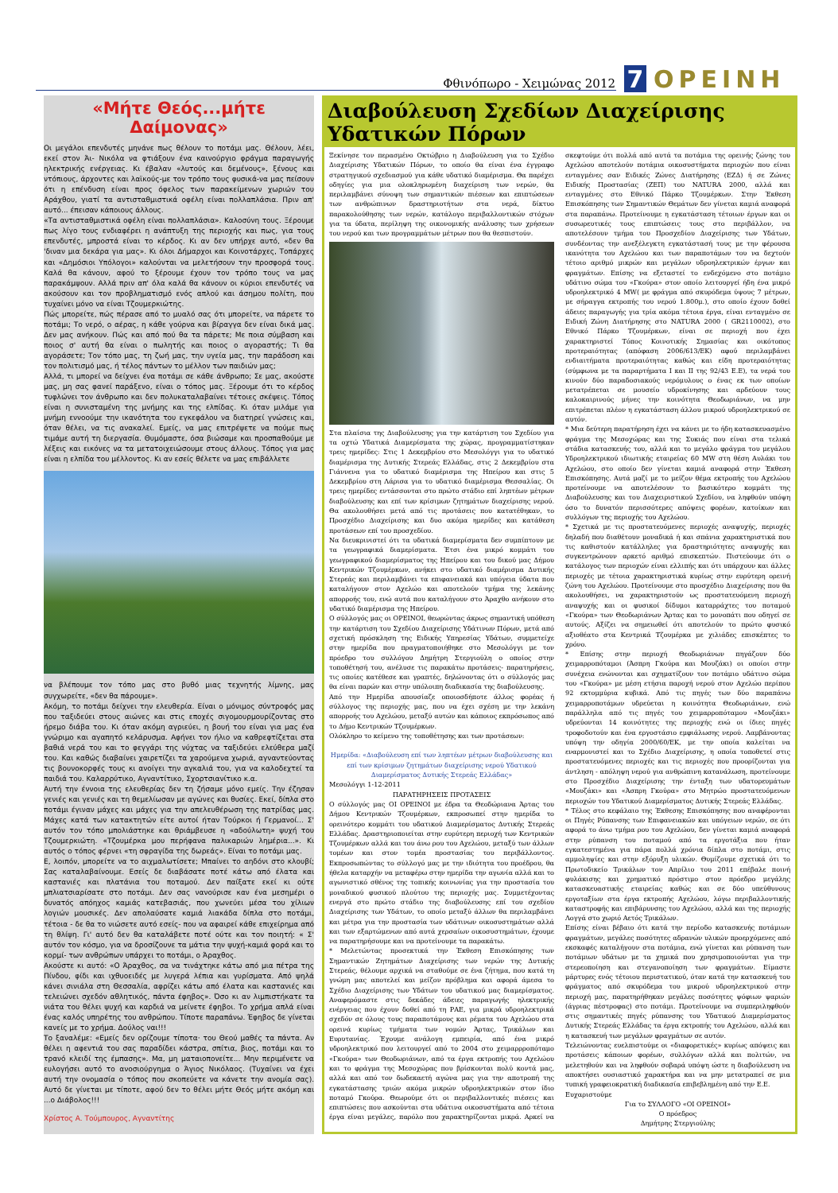Φθινόπωρο - Χειμώνας 2012 7 ΟΡΕΙΝΗ
«Μήτε Θεός...μήτε Δαίμονας»
Οι μεγάλοι επενδυτές μηνάνε πως θέλουν το ποτάμι μας. Θέλουν, λέει, εκεί στον Άι- Νικόλα να φτιάξουν ένα καινούργιο φράγμα παραγωγής ηλεκτρικής ενέργειας. Κι έβαλαν «λυτούς και δεμένους», ξένους και ντόπιους, άρχοντες και λαϊκούς-με τον τρόπο τους φυσικά-να μας πείσουν ότι η επένδυση είναι προς όφελος των παρακείμενων χωριών του Αράχθου, γιατί τα αντισταθμιστικά οφέλη είναι πολλαπλάσια. Πριν απ' αυτό... έπεισαν κάποιους άλλους.
«Τα αντισταθμιστικά οφέλη είναι πολλαπλάσια». Καλοσύνη τους. Ξέρουμε πως λίγο τους ενδιαφέρει η ανάπτυξη της περιοχής και πως, για τους επενδυτές, μπροστά είναι το κέρδος. Κι αν δεν υπήρχε αυτό, «δεν θα 'διναν μια δεκάρα για μας». Κι όλοι Δήμαρχοι και Κοινοτάρχες, Τοπάρχες και «Δημόσιοι Υπόλογοι» καλούνται να μελετήσουν την προσφορά τους. Καλά θα κάνουν, αφού το ξέρουμε έχουν τον τρόπο τους να μας παρακάμψουν. Αλλά πριν απ' όλα καλά θα κάνουν οι κύριοι επενδυτές να ακούσουν και τον προβληματισμό ενός απλού και άσημου πολίτη, που τυχαίνει μόνο να είναι Τζουμερκιώτης.
Πώς μπορείτε, πώς πέρασε από το μυαλό σας ότι μπορείτε, να πάρετε το ποτάμι; Το νερό, ο αέρας, η κάθε γούρνα και βίραγγα δεν είναι δικά μας. Δεν μας ανήκουν. Πώς και από πού θα τα πάρετε; Με ποια σύμβαση και ποιος σ' αυτή θα είναι ο πωλητής και ποιος ο αγοραστής; Τι θα αγοράσετε; Τον τόπο μας, τη ζωή μας, την υγεία μας, την παράδοση και τον πολιτισμό μας, ή τέλος πάντων το μέλλον των παιδιών μας;
Αλλά, τι μπορεί να δείχνει ένα ποτάμι σε κάθε άνθρωπο; Σε μας, ακούστε μας, μη σας φανεί παράξενο, είναι ο τόπος μας. Ξέρουμε ότι το κέρδος τυφλώνει τον άνθρωπο και δεν πολυκαταλαβαίνει τέτοιες σκέψεις. Τόπος είναι η συνισταμένη της μνήμης και της ελπίδας. Κι όταν μιλάμε για μνήμη εννοούμε την ικανότητα του εγκεφάλου να διατηρεί γνώσεις και, όταν θέλει, να τις ανακαλεί. Εμείς, να μας επιτρέψετε να πούμε πως τιμάμε αυτή τη διεργασία. Θυμόμαστε, όσα βιώσαμε και προσπαθούμε με λέξεις και εικόνες να τα μετατοιχειώσουμε στους άλλους. Τόπος για μας είναι η ελπίδα του μέλλοντος. Κι αν εσείς θέλετε να μας επιβάλλετε
να βλέπουμε τον τόπο μας στο βυθό μιας τεχνητής λίμνης, μας συγχωρείτε, «δεν θα πάρουμε».
Ακόμη, το ποτάμι δείχνει την ελευθερία. Είναι ο μόνιμος σύντροφός μας που ταξιδεύει στους αιώνες και στις εποχές σιγομουρμουρίζοντας στο ήρεμο διάβα του. Κι όταν ακόμη αγριεύει, η βουή του είναι για μας ένα γνώριμο και αγαπητό κελάρυσμα. Αφήνει τον ήλιο να καθρεφτίζεται στα βαθιά νερά του και το φεγγάρι της νύχτας να ταξιδεύει ελεύθερα μαζί του. Και καθώς διαβαίνει χαιρετίζει τα χαρούμενα χωριά, αγναντεύοντας τις βουνοκορφές τους κι ανοίγει την αγκαλιά του, για να καλοδεχτεί τα παιδιά του. Καλαρρύτικο, Αγναντίτικο, Σχορτσιανίτικο κ.α.
Αυτή την έννοια της ελευθερίας δεν τη ζήσαμε μόνο εμείς. Την έζησαν γενιές και γενιές και τη θεμελίωσαν με αγώνες και θυσίες. Εκεί, δίπλα στο ποτάμι έγιναν μάχες και μάχες για την απελευθέρωση της πατρίδας μας. Μάχες κατά των κατακτητών είτε αυτοί ήταν Τούρκοι ή Γερμανοί... Σ' αυτόν τον τόπο μπολιάστηκε και θριάμβευσε η «αδούλωτη» ψυχή του Τζουμερκιώτη. «Τζουμέρκα μου περήφανα παλικαριών λημέρια...». Κι αυτός ο τόπος φέρνει «τη σφραγίδα της δωρεάς». Είναι το ποτάμι μας.
Ε, λοιπόν, μπορείτε να το αιχμαλωτίσετε; Μπαίνει το αηδόνι στο κλουβί; Σας καταλαβαίνουμε. Εσείς δε διαβάσατε ποτέ κάτω από έλατα και καστανιές και πλατάνια του ποταμού. Δεν παίξατε εκεί κι ούτε μπλιατσιαρίσατε στο ποτάμι. Δεν σας νανούρισε καν ένα μεσημέρι ο δυνατός απόηχος καμιάς κατεβασιάς, που χωνεύει μέσα του χίλιων λογιών μουσικές. Δεν απολαύσατε καμιά λιακάδα δίπλα στο ποτάμι, τέτοια - δε θα το νιώσετε αυτό εσείς- που να αφαιρεί κάθε επιχείρημα από τη θλίψη. Γι' αυτό δεν θα καταλάβετε ποτέ ούτε και τον ποιητή: « Σ' αυτόν τον κόσμο, για να δροσίζουνε τα μάτια την ψυχή-καμιά φορά και το κορμί- των ανθρώπων υπάρχει το ποτάμι, ο Άραχθος.
Ακούστε κι αυτό: «Ο Άραχθος, σα να τινάχτηκε κάτω από μια πέτρα της Πίνδου, φίδι και ιχθυοειδές με λυγερά λέπια και γυρίσματα. Από ψηλά κάνει σινιάλα στη Θεσσαλία, αφρίζει κάτω από έλατα και καστανιές και τελειώνει σχεδόν αθλητικός, πάντα έφηβος». Όσο κι αν λιμπιστήκατε τα νιάτα του θέλει ψυχή και καρδιά να μείνετε έφηβοι. Το χρήμα απλά είναι ένας καλός υπηρέτης του ανθρώπου. Τίποτε παραπάνω. Έφηβος δε γίνεται κανείς με το χρήμα. Δούλος ναι!!!
Το ξαναλέμε: «Εμείς δεν ορίζουμε τίποτα· του Θεού μαθές τα πάντα. Αν θέλει η αφεντιά του σας παραδίδει κάστρα, σπίτια, βιος, ποτάμι και το τρανό κλειδί της έμπασης». Μα, μη ματαιοπονείτε... Μην περιμένετε να ευλογήσει αυτό το ανοσιούργημα ο Άγιος Νικόλαος. (Τυχαίνει να έχει αυτή την ονομασία ο τόπος που σκοπεύετε να κάνετε την ανομία σας). Αυτό δε γίνεται με τίποτε, αφού δεν το θέλει μήτε Θεός μήτε ακόμη και ...ο Διάβολος!!!
Χρίστος Α. Τούμπουρος, Αγναντίτης
Διαβούλευση Σχεδίων Διαχείρισης Υδατικών Πόρων
Ξεκίνησε τον περασμένο Οκτώβριο η Διαβούλευση για το Σχέδιο Διαχείρισης Υδατικών Πόρων, το οποίο θα είναι ένα έγγραφο στρατηγικού σχεδιασμού για κάθε υδατικό διαμέρισμα. Θα παρέχει οδηγίες για μια ολοκληρωμένη διαχείριση των νερών, θα περιλαμβάνει σύνοψη των σημαντικών πιέσεων και επιπτώσεων των ανθρώπινων δραστηριοτήτων στα νερά, δίκτυο παρακολούθησης των νερών, κατάλογο περιβαλλοντικών στόχων για τα ύδατα, περίληψη της οικονομικής ανάλυσης των χρήσεων του νερού και των προγραμμάτων μέτρων που θα θεσπιστούν.
Στα πλαίσια της Διαβούλευσης για την κατάρτιση του Σχεδίου για τα οχτώ Υδατικά Διαμερίσματα της χώρας, προγραμματίστηκαν τρεις ημερίδες: Στις 1 Δεκεμβρίου στο Μεσολόγγι για το υδατικό διαμέρισμα της Δυτικής Στερεάς Ελλάδας, στις 2 Δεκεμβρίου στα Γιάννενα για το υδατικό διαμέρισμα της Ηπείρου και στις 5 Δεκεμβρίου στη Λάρισα για το υδατικό διαμέρισμα Θεσσαλίας. Οι τρεις ημερίδες εντάσσονται στο πρώτο στάδιο επί ληπτέων μέτρων διαβούλευσης και επί των κρίσιμων ζητημάτων διαχείρισης νερού. Θα ακολουθήσει μετά από τις προτάσεις που κατατέθηκαν, το Προσχέδιο Διαχείρισης και δυο ακόμα ημερίδες και κατάθεση προτάσεων επί του προσχεδίου.
Να διευκρινιστεί ότι τα υδατικά διαμερίσματα δεν συμπίπτουν με τα γεωγραφικά διαμερίσματα. Έτσι ένα μικρό κομμάτι του γεωγραφικού διαμερίσματος της Ηπείρου και του δικού μας Δήμου Κεντρικών Τζουμέρκων, ανήκει στο υδατικό διαμέρισμα Δυτικής Στερεάς και περιλαμβάνει τα επιφανειακά και υπόγεια ύδατα που καταλήγουν στον Αχελώο και αποτελούν τμήμα της λεκάνης απορροής του, ενώ αυτά που καταλήγουν στο Άραχθο ανήκουν στο υδατικό διαμέρισμα της Ηπείρου.
Ο σύλλογός μας οι ΟΡΕΙΝΟΙ, θεωρώντας άκρως σημαντική υπόθεση την κατάρτιση του Σχεδίου Διαχείρισης Υδάτινων Πόρων, μετά από σχετική πρόσκληση της Ειδικής Υπηρεσίας Υδάτων, συμμετείχε στην ημερίδα που πραγματοποιήθηκε στο Μεσολόγγι με τον πρόεδρο του συλλόγου Δημήτρη Στεργιούλη ο οποίος στην τοποθέτησή του, ανέλυσε τις παρακάτω προτάσεις- παρατηρήσεις, τις οποίες κατέθεσε και γραπτές, δηλώνοντας ότι ο σύλλογός μας θα είναι παρών και στην υπόλοιπη διαδικασία της διαβούλευσης.
Από την Ημερίδα απουσίαζε οποιοσδήποτε άλλος φορέας ή σύλλογος της περιοχής μας, που να έχει σχέση με την λεκάνη απορροής του Αχελώου, μεταξύ αυτών και κάποιος εκπρόσωπος από το Δήμο Κεντρικών Τζουμέρκων.
Ολόκληρο το κείμενο της τοποθέτησης και των προτάσεων:
Ημερίδα: «Διαβούλευση επί των ληπτέων μέτρων διαβούλευσης και επί των κρίσιμων ζητημάτων διαχείρισης νερού Υδατικού Διαμερίσματος Δυτικής Στερεάς Ελλάδας»
Μεσολόγγι 1-12-2011
ΠΑΡΑΤΗΡΗΣΕΙΣ ΠΡΟΤΑΣΕΙΣ
Ο σύλλογός μας ΟΙ ΟΡΕΙΝΟΙ με έδρα τα Θεοδώριανα Άρτας του Δήμου Κεντρικών Τζουμέρκων, εκπροσωπεί στην ημερίδα το ορεινότερο κομμάτι του υδατικού Διαμερίσματος Δυτικής Στερεάς Ελλάδας. Δραστηριοποιείται στην ευρύτερη περιοχή των Κεντρικών Τζουμέρκων αλλά και του άνω ρου του Αχελώου, μεταξύ των άλλων τομέων και στον τομέα προστασίας του περιβάλλοντος. Εκπροσωπώντας το σύλλογό μας με την ιδιότητα του προέδρου, θα ήθελα καταρχήν να μεταφέρω στην ημερίδα την αγωνία αλλά και το αγωνιστικό σθένος της τοπικής κοινωνίας για την προστασία του μοναδικού φυσικού πλούτου της περιοχής μας. Συμμετέχοντας ενεργά στο πρώτο στάδιο της διαβούλευσης επί του σχεδίου Διαχείρισης των Υδάτων, το οποίο μεταξύ άλλων θα περιλαμβάνει και μέτρα για την προστασία των υδάτινων οικοσυστημάτων αλλά και των εξαρτώμενων από αυτά χερσαίων οικοσυστημάτων, έχουμε να παρατηρήσουμε και να προτείνουμε τα παρακάτω.
* Μελετώντας προσεκτικά την Έκθεση Επισκόπησης των Σημαντικών Ζητημάτων Διαχείρισης των νερών της Δυτικής Στερεάς, θέλουμε αρχικά να σταθούμε σε ένα ζήτημα, που κατά τη γνώμη μας αποτελεί και μείζον πρόβλημα και αφορά άμεσα το Σχέδιο Διαχείρισης των Υδάτων του υδατικού μας διαμερίσματος. Αναφερόμαστε στις δεκάδες άδειες παραγωγής ηλεκτρικής ενέργειας που έχουν δοθεί από τη ΡΑΕ, για μικρά υδροηλεκτρικά σχεδόν σε όλους τους παραποτάμους και ρέματα του Αχελώου στα ορεινά κυρίως τμήματα των νομών Άρτας, Τρικάλων και Ευρυτανίας. Έχουμε ανάλογη εμπειρία, από ένα μικρό υδροηλεκτρικό που λειτουργεί από το 2004 στο χειμαρρροπόταμο «Γκούρα» των Θεοδωριάνων, από τα έργα εκτροπής του Αχελώου και το φράγμα της Μεσοχώρας που βρίσκονται πολύ κοντά μας, αλλά και από τον δωδεκαετή αγώνα μας για την αποτροπή της εγκατάστασης τριών ακόμα μικρών υδροηλεκτρικών στον ίδιο ποταμό Γκούρα. Θεωρούμε ότι οι περιβαλλοντικές πιέσεις και επιπτώσεις που ασκούνται στα υδάτινα οικοσυστήματα από τέτοια έργα είναι μεγάλες, παρόλο που χαρακτηρίζονται μικρά. Αρκεί να σκεφτούμε ότι πολλά από αυτά τα ποτάμια της ορεινής ζώνης του Αχελώου αποτελούν ποτάμια οικοσυστήματα περιοχών που είναι ενταγμένες σαν Ειδικές Ζώνες Διατήρησης (ΕΖΔ) ή σε Ζώνες Ειδικής Προστασίας (ΖΕΠ) του NATURA 2000, αλλά και ενταγμένες στο Εθνικό Πάρκο Τζουμέρκων. Στην Έκθεση Επισκόπησης των Σημαντικών Θεμάτων δεν γίνεται καμιά αναφορά στα παραπάνω. Προτείνουμε η εγκατάσταση τέτοιων έργων και οι συσωρευτικές τους επιπτώσεις τους στο περιβάλλον, να αποτελέσουν τμήμα του Προσχεδίου Διαχείρισης των Υδάτων, συνδέοντας την ανεξέλεγκτη εγκατάστασή τους με την φέρουσα ικανότητα του Αχελώου και των παραποτάμων του να δεχτούν τέτοιο αριθμό μικρών και μεγάλων υδροηλεκτρικών έργων και φραγμάτων. Επίσης να εξεταστεί το ενδεχόμενο στο ποτάμιο υδάτινο σώμα του «Γκούρα» στον οποίο λειτουργεί ήδη ένα μικρό υδροηλεκτρικό 4 MW( με φράγμα από σκυρόδεμα ύψους 7 μέτρων, με σήραγγα εκτροπής του νερού 1.800μ.), στο οποίο έχουν δοθεί άδειες παραγωγής για τρία ακόμα τέτοια έργα, είναι ενταγμένο σε Ειδική Ζώνη Διατήρησης στο NATURA 2000 ( GR2110002), στο Εθνικό Πάρκο Τζουμέρκων, είναι σε περιοχή που έχει χαρακτηριστεί Τόπος Κοινοτικής Σημασίας και οικότοπος προτεραιότητας (απόφαση 2006/613/ΕΚ) αφού περιλαμβάνει ενδιαιτήματα προτεραιότητας καθώς και είδη προτεραιότητας (σύμφωνα με τα παραρτήματα Ι και ΙΙ της 92/43 Ε.Ε), τα νερά του κινούν δύο παραδοσιακούς νερόμυλους ο ένας εκ των οποίων μετατρέπεται σε μουσείο υδροκίνησης και αρδεύουν τους καλοκαιρινούς μήνες την κοινότητα Θεοδωριάνων, να μην επιτρέπεται πλέον η εγκατάσταση άλλου μικρού υδροηλεκτρικού σε αυτόν.
* Μια δεύτερη παρατήρηση έχει να κάνει με το ήδη κατασκευασμένο φράγμα της Μεσοχώρας και της Συκιάς που είναι στα τελικά στάδια κατασκευής του, αλλά και το μεγάλο φράγμα του μεγάλου Υδροηλεκτρικού ιδιωτικής εταιρείας 60 MW στη θέση Αυλάκι του Αχελώου, στο οποίο δεν γίνεται καμιά αναφορά στην Έκθεση Επισκόπησης. Αυτά μαζί με το μείζον θέμα εκτροπής του Αχελώου προτείνουμε να αποτελέσουν το βασικότερο κομμάτι της Διαβούλευσης και του Διαχειριστικού Σχεδίου, να ληφθούν υπόψη όσο το δυνατόν περισσότερες απόψεις φορέων, κατοίκων και συλλόγων της περιοχής του Αχελώου.
* Σχετικά με τις προστατευόμενες περιοχές αναψυχής, περιοχές δηλαδή που διαθέτουν μοναδικά ή και σπάνια χαρακτηριστικά που τις καθιστούν κατάλληλες για δραστηριότητες αναψυχής και συγκεντρώνουν αρκετό αριθμό επισκεπτών. Πιστεύουμε ότι ο κατάλογος των περιοχών είναι ελλιπής και ότι υπάρχουν και άλλες περιοχές με τέτοια χαρακτηριστικά κυρίως στην ευρύτερη ορεινή ζώνη του Αχελώου. Προτείνουμε στο προσχέδιο Διαχείρισης που θα ακολουθήσει, να χαρακτηριστούν ως προστατευόμενη περιοχή αναψυχής και οι φυσικοί δίδυμοι καταρράχτες του ποταμού «Γκούρα» των Θεοδωριάνων Άρτας και το μονοπάτι που οδηγεί σε αυτούς. Αξίζει να σημειωθεί ότι αποτελούν το πρώτο φυσικό αξιοθέατο στα Κεντρικά Τζουμέρκα με χιλιάδες επισκέπτες το χρόνο.
* Επίσης στην περιοχή Θεοδωριάνων πηγάζουν δύο χειμαρροπόταμοι (Άσπρη Γκούρα και Μουζάκι) οι οποίοι στην συνέχεια ενώνονται και σχηματίζουν τον ποτάμιο υδάτινο σώμα του «Γκούρα» με μέση ετήσια παροχή νερού στον Αχελώο περίπου 92 εκτομμύρια κυβικά. Από τις πηγές των δύο παραπάνω χειμαρροποτάμων υδρεύεται η κοινότητα Θεοδωριάνων, ενώ παράλληλα από τις πηγές του χειμαρροπόταμου «Μουζάκι» υδρεύονται 14 κοινότητες της περιοχής ενώ οι ίδιες πηγές τροφοδοτούν και ένα εργοστάσιο εμφιάλωσης νερού. Λαμβάνοντας υπόψη την οδηγία 2000/60/ΕΚ, με την οποία καλείται να εναρμονιστεί και το Σχέδιο Διαχείρισης, η οποία τοποθετεί στις προστατευόμενες περιοχές και τις περιοχές που προορίζονται για άντληση - απόληψη νερού για ανθρώπινη κατανάλωση, προτείνουμε στο Προσχέδιο Διαχείρισης την ένταξη των υδατορευμάτων «Μουζάκι» και «Άσπρη Γκούρα» στο Μητρώο προστατευόμενων περιοχών του Υδατικού Διαμερίσματος Δυτικής Στερεάς Ελλάδας.
* Τέλος στο κεφάλαιο της Έκθεσης Επισκόπησης που αναφέρονται οι Πηγές Ρύπανσης των Επιφανειακών και υπόγειων νερών, σε ότι αφορά το άνω τμήμα ρου του Αχελώου, δεν γίνεται καμιά αναφορά στην ρύπανση του ποταμού από τα εργοτάξια που ήταν εγκατεστημένα για πάρα πολλά χρόνια δίπλα στο ποτάμι, στις αμμοληψίες και στην εξόρυξη υλικών. Θυμίζουμε σχετικά ότι το Πρωτοδικείο Τρικάλων τον Απρίλιο του 2011 επέβαλε ποινή φυλάκισης και χρηματικό πρόστιμο στον πρόεδρο μεγάλης κατασκευαστικής εταιρείας καθώς και σε δύο υπεύθυνους εργοταξίων στα έργα εκτροπής Αχελώου, λόγω περιβαλλοντικής καταστροφής και επιβάρυνσης του Αχελώου, αλλά και της περιοχής Λογγά στο χωριό Αετός Τρικάλων.
Επίσης είναι βέβαιο ότι κατά την περίοδο κατασκευής ποτάμιων φραγμάτων, μεγάλες ποσότητες αδρανών υλικών προερχόμενες από εκσκαφές καταλήγουν στα ποτάμια, ενώ γίνεται και ρύπανση των ποτάμιων υδάτων με τα χημικά που χρησιμοποιούνται για την στερεοποίηση και στεγανοποίηση των φραγμάτων. Είμαστε μάρτυρες ενός τέτοιου περιστατικού, όταν κατά την κατασκευή του φράγματος από σκυρόδεμα του μικρού υδροηλεκτρικού στην περιοχή μας, παρατηρήθηκαν μεγάλες ποσότητες ψόφιων ψαριών (άγριας πέστροφας) στο ποτάμι. Προτείνουμε να συμπεριληφθούν στις σημαντικές πηγές ρύπανσης του Υδατικού Διαμερίσματος Δυτικής Στερεάς Ελλάδας τα έργα εκτροπής του Αχελώου, αλλά και η κατασκευή των μεγάλων φραγμάτων σε αυτόν.
Τελειώνοντας ευελπιστούμε οι «διαφορετικές» κυρίως απόψεις και προτάσεις κάποιων φορέων, συλλόγων αλλά και πολιτών, να μελετηθούν και να ληφθούν σοβαρά υπόψη ώστε η διαβούλευση να αποκτήσει ουσιαστικό χαρακτήρα και να μην μετατραπεί σε μια τυπική γραφειοκρατική διαδικασία επιβεβλημένη από την Ε.Ε.
Ευχαριστούμε
Για το ΣΥΛΛΟΓΟ «ΟΙ ΟΡΕΙΝΟΙ»
Ο πρόεδρος
Δημήτρης Στεργιούλης